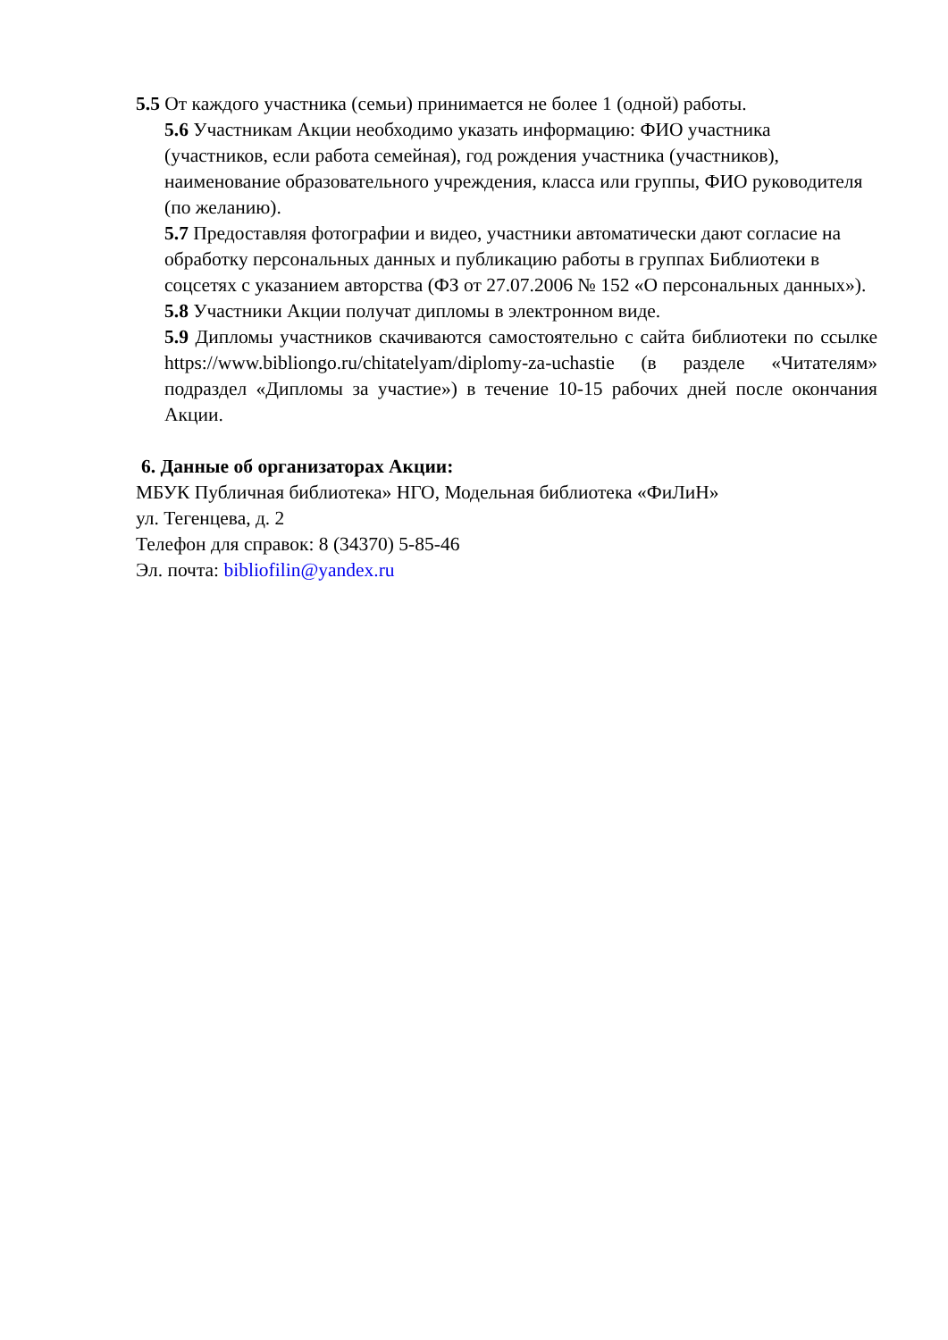5.5 От каждого участника (семьи) принимается не более 1 (одной) работы.
5.6 Участникам Акции необходимо указать информацию: ФИО участника (участников, если работа семейная), год рождения участника (участников), наименование образовательного учреждения, класса или группы, ФИО руководителя (по желанию).
5.7 Предоставляя фотографии и видео, участники автоматически дают согласие на обработку персональных данных и публикацию работы в группах Библиотеки в соцсетях с указанием авторства (ФЗ от 27.07.2006 № 152 «О персональных данных»).
5.8 Участники Акции получат дипломы в электронном виде.
5.9 Дипломы участников скачиваются самостоятельно с сайта библиотеки по ссылке https://www.bibliongo.ru/chitatelyam/diplomy-za-uchastie (в разделе «Читателям» подраздел «Дипломы за участие») в течение 10-15 рабочих дней после окончания Акции.
6. Данные об организаторах Акции:
МБУК Публичная библиотека» НГО, Модельная библиотека «ФиЛиН»
ул. Тегенцева, д. 2
Телефон для справок: 8 (34370) 5-85-46
Эл. почта: bibliofilin@yandex.ru